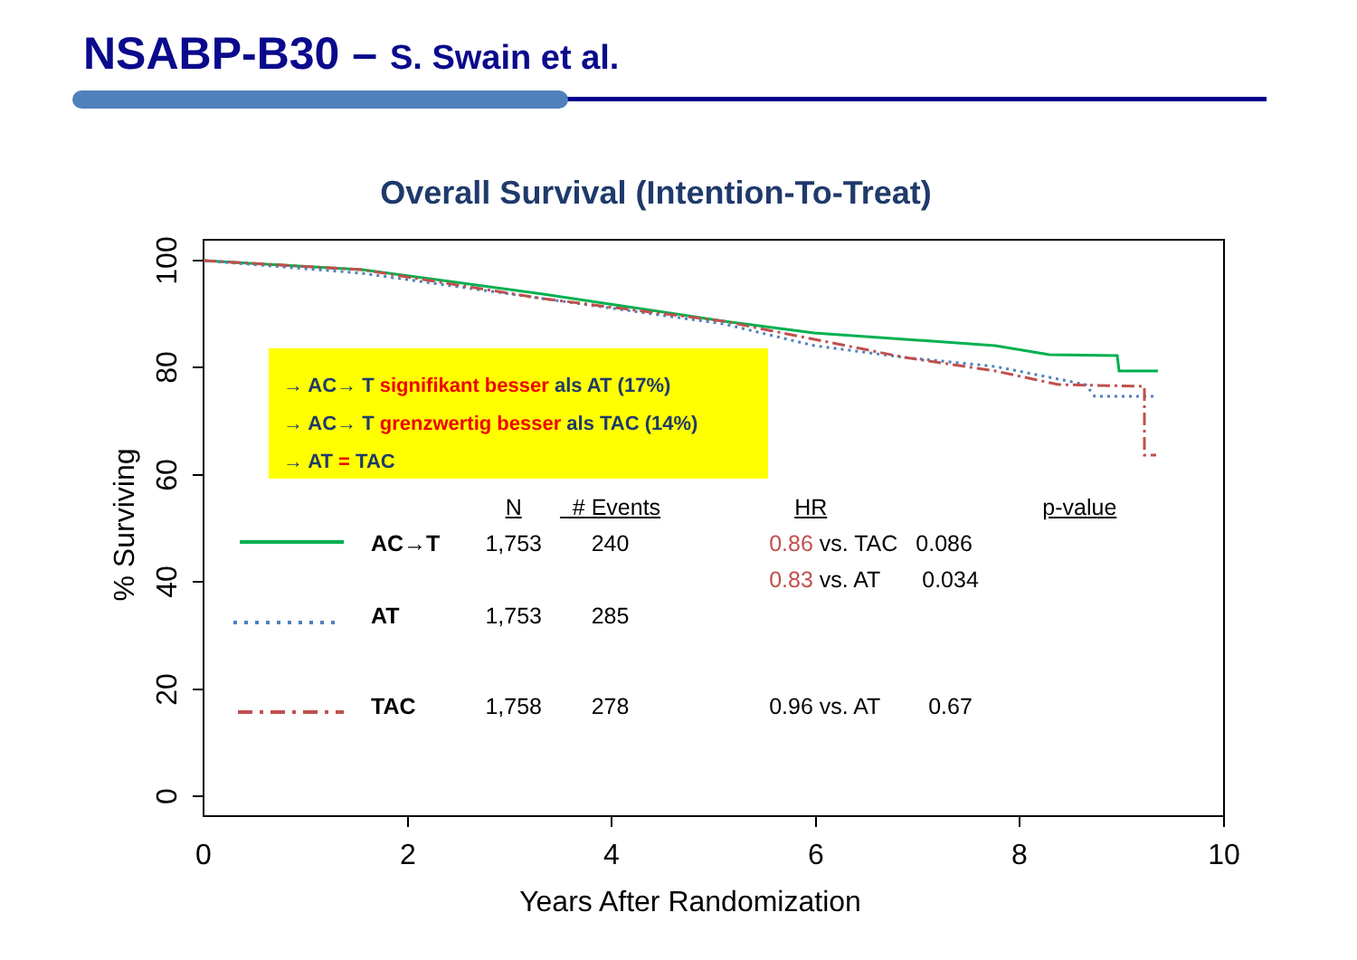NSABP-B30 – S. Swain et al.
Overall Survival (Intention-To-Treat)
0
2
4
6
8
10
Years After Randomization
100
80
60
40
20
0
% Surviving
→ AC→ T signifikant besser als AT (17%)
→ AC→ T grenzwertig besser als TAC (14%)
→ AT = TAC
| | N | # Events | HR | p-value | |
| --- | --- | --- | --- | --- | --- |
| AC→T | 1,753 | 240 | 0.86 vs. TAC | | 0.086 |
| | | | 0.83 vs. AT | | 0.034 |
| AT | 1,753 | 285 | | | |
| TAC | 1,758 | 278 | 0.96 vs. AT | | 0.67 |